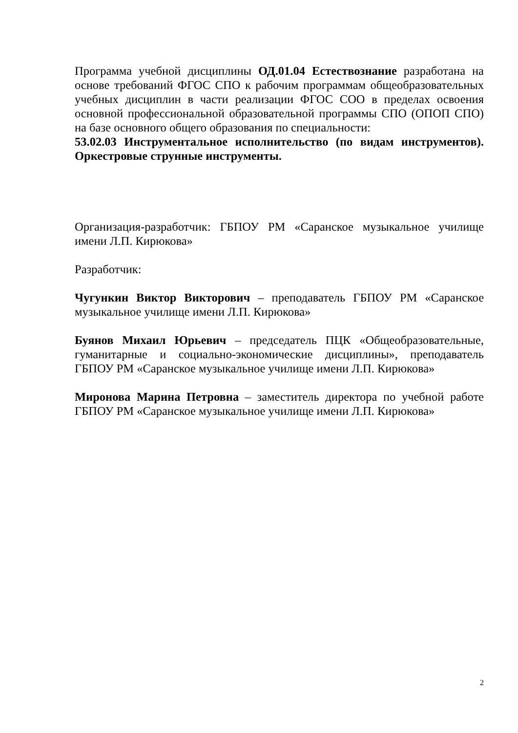Программа учебной дисциплины ОД.01.04 Естествознание разработана на основе требований ФГОС СПО к рабочим программам общеобразовательных учебных дисциплин в части реализации ФГОС СОО в пределах освоения основной профессиональной образовательной программы СПО (ОПОП СПО) на базе основного общего образования по специальности:
53.02.03 Инструментальное исполнительство (по видам инструментов). Оркестровые струнные инструменты.
Организация-разработчик: ГБПОУ РМ «Саранское музыкальное училище имени Л.П. Кирюкова»
Разработчик:
Чугункин Виктор Викторович – преподаватель ГБПОУ РМ «Саранское музыкальное училище имени Л.П. Кирюкова»
Буянов Михаил Юрьевич – председатель ПЦК «Общеобразовательные, гуманитарные и социально-экономические дисциплины», преподаватель ГБПОУ РМ «Саранское музыкальное училище имени Л.П. Кирюкова»
Миронова Марина Петровна – заместитель директора по учебной работе ГБПОУ РМ «Саранское музыкальное училище имени Л.П. Кирюкова»
2